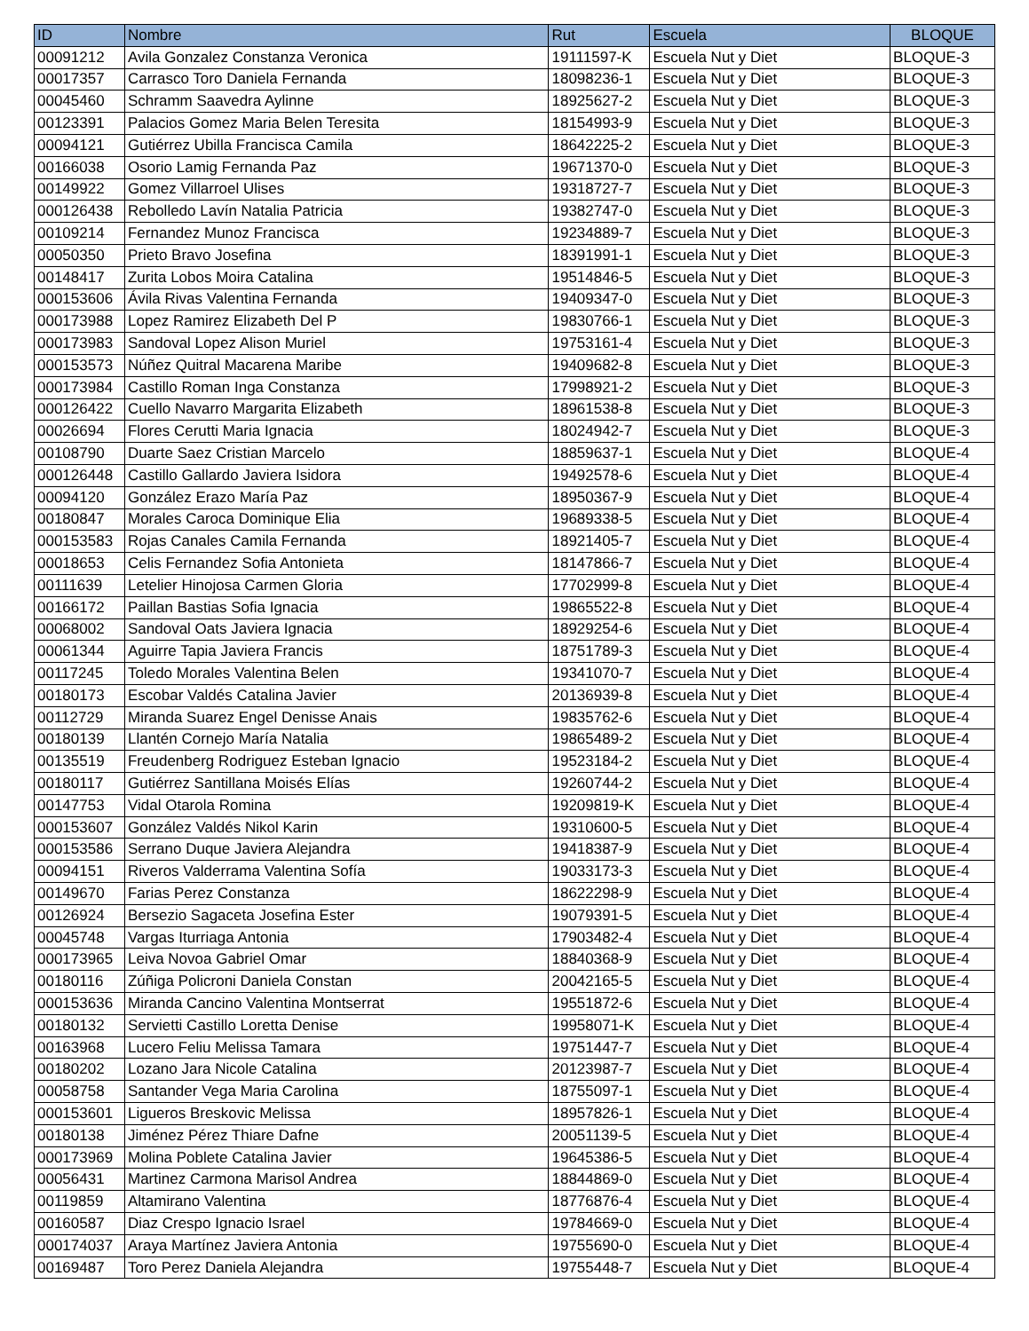| ID | Nombre | Rut | Escuela | BLOQUE |
| --- | --- | --- | --- | --- |
| 00091212 | Avila Gonzalez Constanza Veronica | 19111597-K | Escuela Nut y Diet | BLOQUE-3 |
| 00017357 | Carrasco Toro Daniela Fernanda | 18098236-1 | Escuela Nut y Diet | BLOQUE-3 |
| 00045460 | Schramm Saavedra Aylinne | 18925627-2 | Escuela Nut y Diet | BLOQUE-3 |
| 00123391 | Palacios Gomez Maria Belen Teresita | 18154993-9 | Escuela Nut y Diet | BLOQUE-3 |
| 00094121 | Gutiérrez Ubilla Francisca Camila | 18642225-2 | Escuela Nut y Diet | BLOQUE-3 |
| 00166038 | Osorio Lamig Fernanda Paz | 19671370-0 | Escuela Nut y Diet | BLOQUE-3 |
| 00149922 | Gomez Villarroel Ulises | 19318727-7 | Escuela Nut y Diet | BLOQUE-3 |
| 000126438 | Rebolledo Lavín Natalia Patricia | 19382747-0 | Escuela Nut y Diet | BLOQUE-3 |
| 00109214 | Fernandez Munoz Francisca | 19234889-7 | Escuela Nut y Diet | BLOQUE-3 |
| 00050350 | Prieto Bravo Josefina | 18391991-1 | Escuela Nut y Diet | BLOQUE-3 |
| 00148417 | Zurita Lobos Moira Catalina | 19514846-5 | Escuela Nut y Diet | BLOQUE-3 |
| 000153606 | Ávila Rivas Valentina Fernanda | 19409347-0 | Escuela Nut y Diet | BLOQUE-3 |
| 000173988 | Lopez Ramirez Elizabeth Del P | 19830766-1 | Escuela Nut y Diet | BLOQUE-3 |
| 000173983 | Sandoval Lopez Alison Muriel | 19753161-4 | Escuela Nut y Diet | BLOQUE-3 |
| 000153573 | Núñez Quitral Macarena Maribe | 19409682-8 | Escuela Nut y Diet | BLOQUE-3 |
| 000173984 | Castillo Roman Inga Constanza | 17998921-2 | Escuela Nut y Diet | BLOQUE-3 |
| 000126422 | Cuello Navarro Margarita Elizabeth | 18961538-8 | Escuela Nut y Diet | BLOQUE-3 |
| 00026694 | Flores Cerutti Maria Ignacia | 18024942-7 | Escuela Nut y Diet | BLOQUE-3 |
| 00108790 | Duarte Saez Cristian Marcelo | 18859637-1 | Escuela Nut y Diet | BLOQUE-4 |
| 000126448 | Castillo Gallardo Javiera Isidora | 19492578-6 | Escuela Nut y Diet | BLOQUE-4 |
| 00094120 | González Erazo María Paz | 18950367-9 | Escuela Nut y Diet | BLOQUE-4 |
| 00180847 | Morales Caroca Dominique Elia | 19689338-5 | Escuela Nut y Diet | BLOQUE-4 |
| 000153583 | Rojas Canales Camila Fernanda | 18921405-7 | Escuela Nut y Diet | BLOQUE-4 |
| 00018653 | Celis Fernandez Sofia Antonieta | 18147866-7 | Escuela Nut y Diet | BLOQUE-4 |
| 00111639 | Letelier Hinojosa Carmen Gloria | 17702999-8 | Escuela Nut y Diet | BLOQUE-4 |
| 00166172 | Paillan Bastias Sofia Ignacia | 19865522-8 | Escuela Nut y Diet | BLOQUE-4 |
| 00068002 | Sandoval Oats Javiera Ignacia | 18929254-6 | Escuela Nut y Diet | BLOQUE-4 |
| 00061344 | Aguirre Tapia Javiera Francis | 18751789-3 | Escuela Nut y Diet | BLOQUE-4 |
| 00117245 | Toledo Morales Valentina Belen | 19341070-7 | Escuela Nut y Diet | BLOQUE-4 |
| 00180173 | Escobar Valdés Catalina Javier | 20136939-8 | Escuela Nut y Diet | BLOQUE-4 |
| 00112729 | Miranda Suarez Engel Denisse Anais | 19835762-6 | Escuela Nut y Diet | BLOQUE-4 |
| 00180139 | Llantén Cornejo María Natalia | 19865489-2 | Escuela Nut y Diet | BLOQUE-4 |
| 00135519 | Freudenberg Rodriguez Esteban Ignacio | 19523184-2 | Escuela Nut y Diet | BLOQUE-4 |
| 00180117 | Gutiérrez Santillana Moisés Elías | 19260744-2 | Escuela Nut y Diet | BLOQUE-4 |
| 00147753 | Vidal Otarola Romina | 19209819-K | Escuela Nut y Diet | BLOQUE-4 |
| 000153607 | González Valdés Nikol Karin | 19310600-5 | Escuela Nut y Diet | BLOQUE-4 |
| 000153586 | Serrano Duque Javiera Alejandra | 19418387-9 | Escuela Nut y Diet | BLOQUE-4 |
| 00094151 | Riveros Valderrama Valentina Sofía | 19033173-3 | Escuela Nut y Diet | BLOQUE-4 |
| 00149670 | Farias Perez Constanza | 18622298-9 | Escuela Nut y Diet | BLOQUE-4 |
| 00126924 | Bersezio Sagaceta Josefina Ester | 19079391-5 | Escuela Nut y Diet | BLOQUE-4 |
| 00045748 | Vargas Iturriaga Antonia | 17903482-4 | Escuela Nut y Diet | BLOQUE-4 |
| 000173965 | Leiva Novoa Gabriel Omar | 18840368-9 | Escuela Nut y Diet | BLOQUE-4 |
| 00180116 | Zúñiga Policroni Daniela Constan | 20042165-5 | Escuela Nut y Diet | BLOQUE-4 |
| 000153636 | Miranda Cancino Valentina Montserrat | 19551872-6 | Escuela Nut y Diet | BLOQUE-4 |
| 00180132 | Servietti Castillo Loretta Denise | 19958071-K | Escuela Nut y Diet | BLOQUE-4 |
| 00163968 | Lucero Feliu Melissa Tamara | 19751447-7 | Escuela Nut y Diet | BLOQUE-4 |
| 00180202 | Lozano Jara Nicole Catalina | 20123987-7 | Escuela Nut y Diet | BLOQUE-4 |
| 00058758 | Santander Vega Maria Carolina | 18755097-1 | Escuela Nut y Diet | BLOQUE-4 |
| 000153601 | Ligueros Breskovic Melissa | 18957826-1 | Escuela Nut y Diet | BLOQUE-4 |
| 00180138 | Jiménez Pérez Thiare Dafne | 20051139-5 | Escuela Nut y Diet | BLOQUE-4 |
| 000173969 | Molina Poblete Catalina Javier | 19645386-5 | Escuela Nut y Diet | BLOQUE-4 |
| 00056431 | Martinez Carmona Marisol Andrea | 18844869-0 | Escuela Nut y Diet | BLOQUE-4 |
| 00119859 | Altamirano Valentina | 18776876-4 | Escuela Nut y Diet | BLOQUE-4 |
| 00160587 | Diaz Crespo Ignacio Israel | 19784669-0 | Escuela Nut y Diet | BLOQUE-4 |
| 000174037 | Araya Martínez Javiera Antonia | 19755690-0 | Escuela Nut y Diet | BLOQUE-4 |
| 00169487 | Toro Perez Daniela Alejandra | 19755448-7 | Escuela Nut y Diet | BLOQUE-4 |